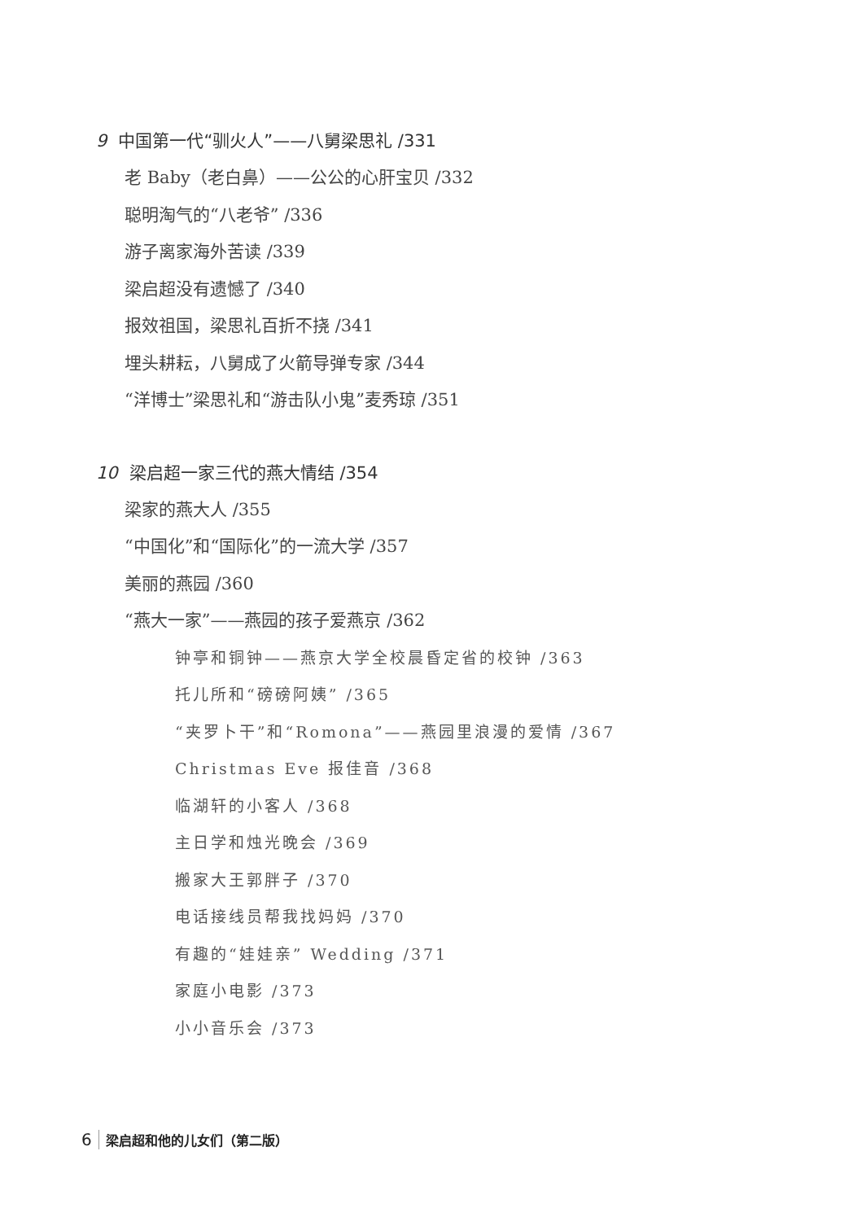9 中国第一代“驯火人”——八舅梁思礼 /331
老 Baby（老白鼻）——公公的心肝宝贝 /332
聪明淘气的“八老爷” /336
游子离家海外苦读 /339
梁启超没有遗憾了 /340
报效祖国，梁思礼百折不挠 /341
埋头耕耘，八舅成了火箭导弹专家 /344
“洋博士”梁思礼和“游击队小鬼”麦秀琼 /351
10 梁启超一家三代的燕大情结 /354
梁家的燕大人 /355
“中国化”和“国际化”的一流大学 /357
美丽的燕园 /360
“燕大一家”——燕园的孩子爱燕京 /362
钟亭和铜钟——燕京大学全校晨昏定省的校钟 /363
托儿所和“磅磅阿姨” /365
“夹罗卜干”和“Romona”——燕园里浪漫的爱情 /367
Christmas Eve 报佳音 /368
临湖轩的小客人 /368
主日学和烛光晚会 /369
搬家大王郭胖子 /370
电话接线员帮我找妈妈 /370
有趣的“娃娃亲” Wedding /371
家庭小电影 /373
小小音乐会 /373
6 梁启超和他的儿女们（第二版）